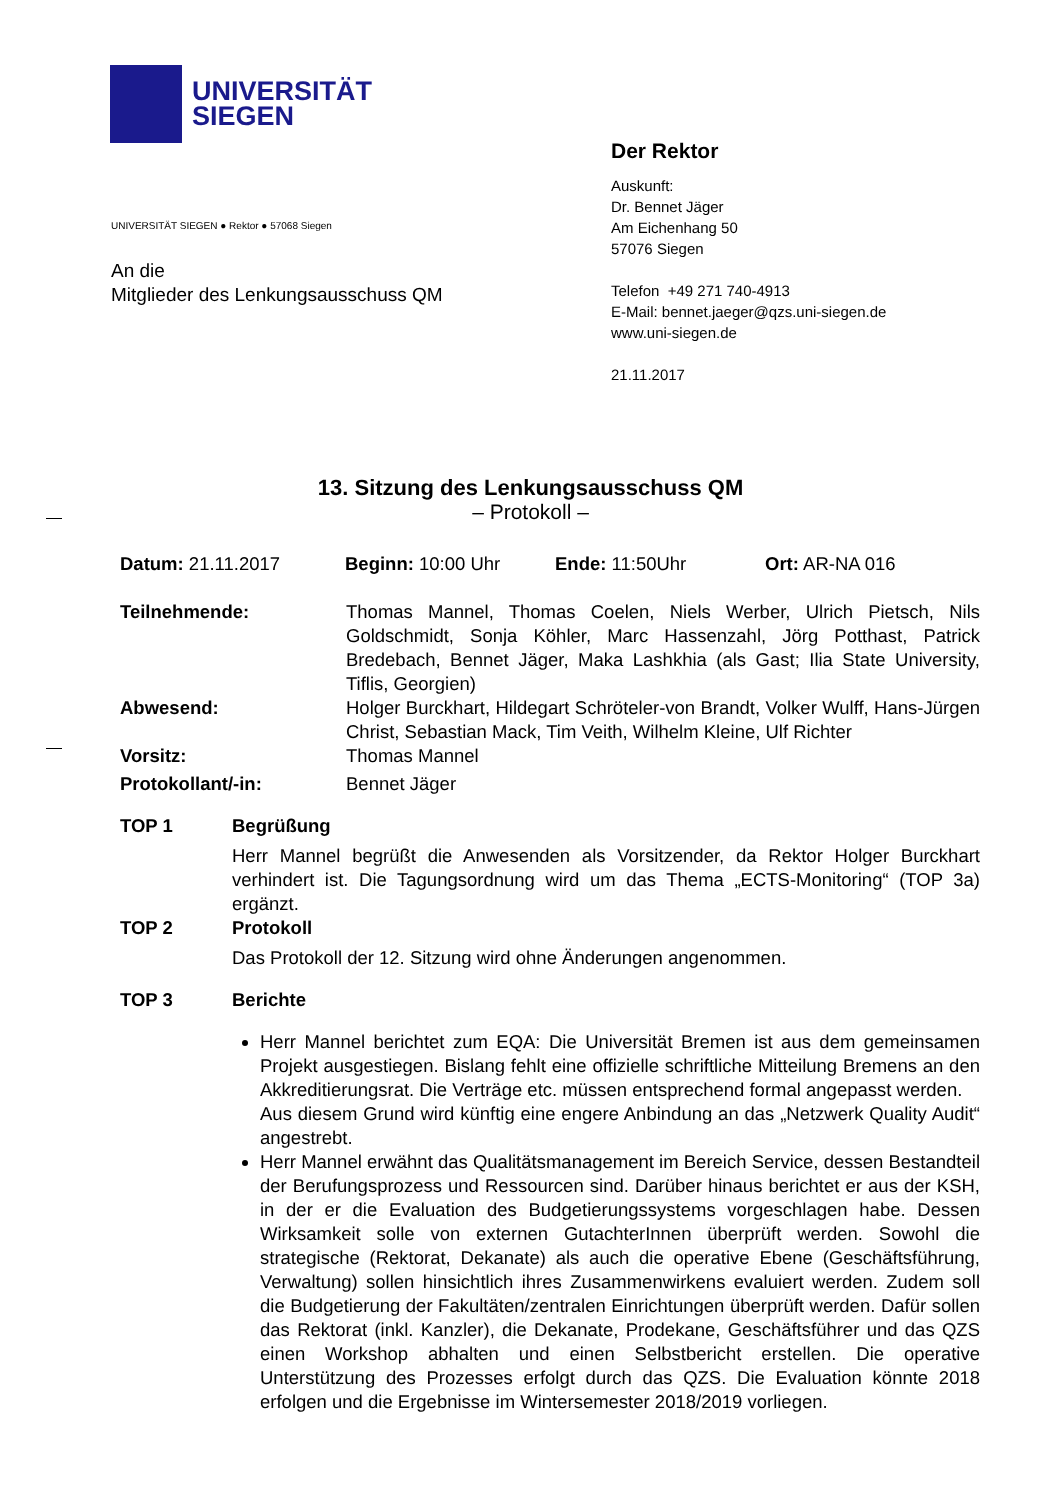UNIVERSITÄT
SIEGEN
UNIVERSITÄT SIEGEN ● Rektor ● 57068 Siegen
An die
Mitglieder des Lenkungsausschuss QM
Der Rektor
Auskunft:
Dr. Bennet Jäger
Am Eichenhang 50
57076 Siegen
Telefon +49 271 740-4913
E-Mail: bennet.jaeger@qzs.uni-siegen.de
www.uni-siegen.de
21.11.2017
13. Sitzung des Lenkungsausschuss QM
– Protokoll –
| Datum: 21.11.2017 | Beginn: 10:00 Uhr | Ende: 11:50Uhr | Ort: AR-NA 016 |
| Teilnehmende: | Thomas Mannel, Thomas Coelen, Niels Werber, Ulrich Pietsch, Nils Goldschmidt, Sonja Köhler, Marc Hassenzahl, Jörg Potthast, Patrick Bredebach, Bennet Jäger, Maka Lashkhia (als Gast; Ilia State University, Tiflis, Georgien) |
| Abwesend: | Holger Burckhart, Hildegart Schröteler-von Brandt, Volker Wulff, Hans-Jürgen Christ, Sebastian Mack, Tim Veith, Wilhelm Kleine, Ulf Richter |
| Vorsitz: | Thomas Mannel |
| Protokollant/-in: | Bennet Jäger |
| TOP 1 | Begrüßung |
| | Herr Mannel begrüßt die Anwesenden als Vorsitzender, da Rektor Holger Burckhart verhindert ist. Die Tagungsordnung wird um das Thema „ECTS-Monitoring“ (TOP 3a) ergänzt. |
| TOP 2 | Protokoll |
| | Das Protokoll der 12. Sitzung wird ohne Änderungen angenommen. |
| TOP 3 | Berichte |
| | Herr Mannel berichtet zum EQA: Die Universität Bremen ist aus dem gemeinsamen Projekt ausgestiegen. Bislang fehlt eine offizielle schriftliche Mitteilung Bremens an den Akkreditierungsrat. Die Verträge etc. müssen entsprechend formal angepasst werden. Aus diesem Grund wird künftig eine engere Anbindung an das „Netzwerk Quality Audit“ angestrebt. Herr Mannel erwähnt das Qualitätsmanagement im Bereich Service, dessen Bestandteil der Berufungsprozess und Ressourcen sind. Darüber hinaus berichtet er aus der KSH, in der er die Evaluation des Budgetierungssystems vorgeschlagen habe. Dessen Wirksamkeit solle von externen GutachterInnen überprüft werden. Sowohl die strategische (Rektorat, Dekanate) als auch die operative Ebene (Geschäftsführung, Verwaltung) sollen hinsichtlich ihres Zusammenwirkens evaluiert werden. Zudem soll die Budgetierung der Fakultäten/zentralen Einrichtungen überprüft werden. Dafür sollen das Rektorat (inkl. Kanzler), die Dekanate, Prodekane, Geschäftsführer und das QZS einen Workshop abhalten und einen Selbstbericht erstellen. Die operative Unterstützung des Prozesses erfolgt durch das QZS. Die Evaluation könnte 2018 erfolgen und die Ergebnisse im Wintersemester 2018/2019 vorliegen. |